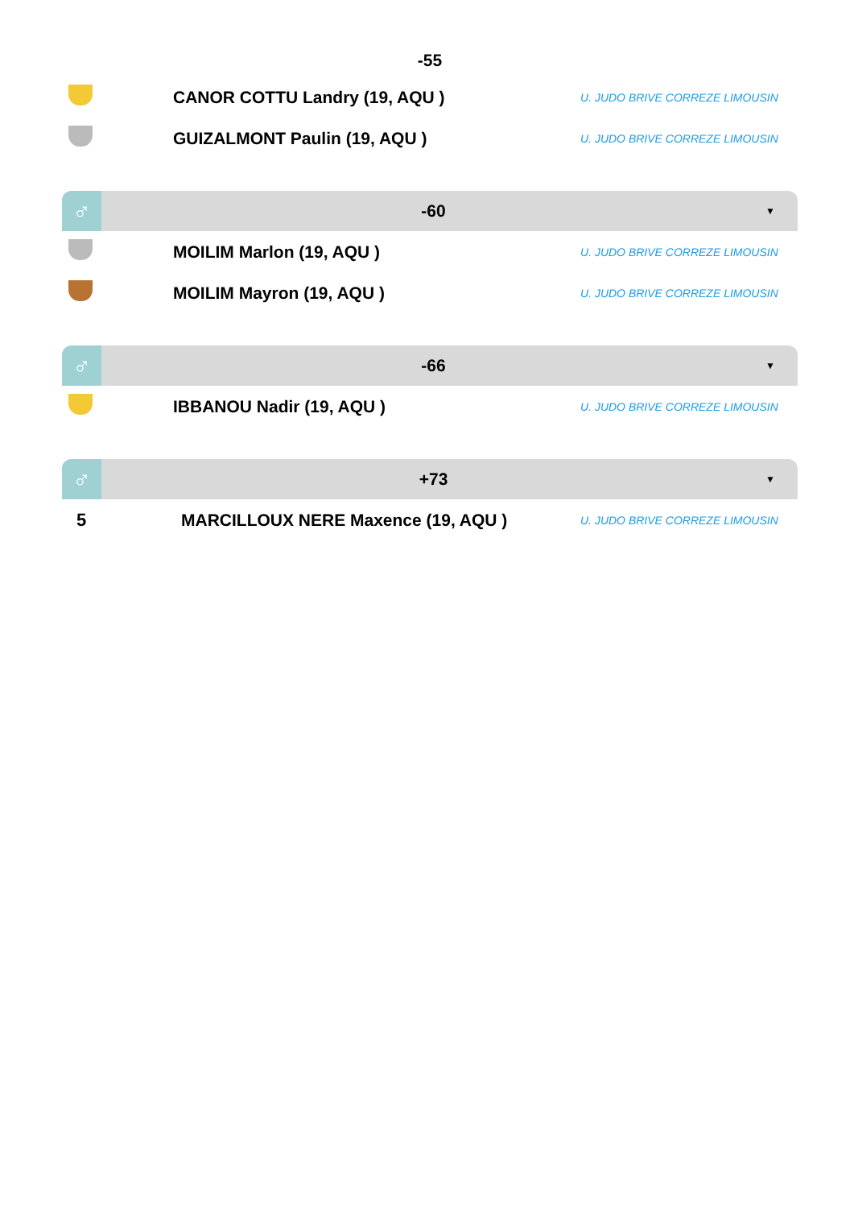-55
| | CANOR COTTU Landry (19, AQU ) | U. JUDO BRIVE CORREZE LIMOUSIN |
| | GUIZALMONT Paulin (19, AQU ) | U. JUDO BRIVE CORREZE LIMOUSIN |
♂
-60
▼
| | MOILIM Marlon (19, AQU ) | U. JUDO BRIVE CORREZE LIMOUSIN |
| | MOILIM Mayron (19, AQU ) | U. JUDO BRIVE CORREZE LIMOUSIN |
♂
-66
▼
| | IBBANOU Nadir (19, AQU ) | U. JUDO BRIVE CORREZE LIMOUSIN |
♂
+73
▼
| 5 | MARCILLOUX NERE Maxence (19, AQU ) | U. JUDO BRIVE CORREZE LIMOUSIN |